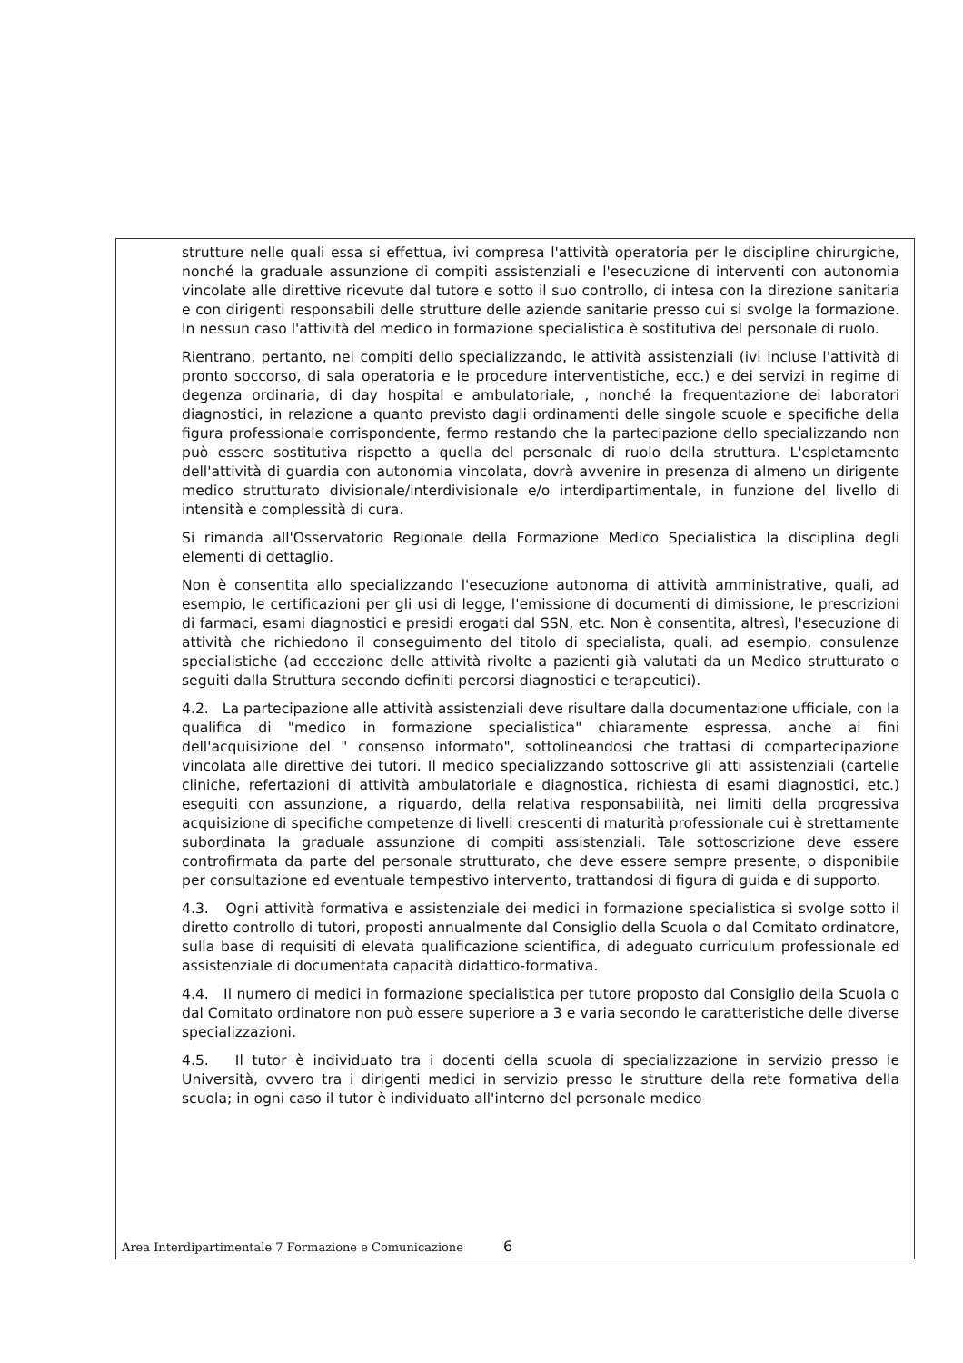strutture nelle quali essa si effettua, ivi compresa l'attività operatoria per le discipline chirurgiche, nonché la graduale assunzione di compiti assistenziali e l'esecuzione di interventi con autonomia vincolate alle direttive ricevute dal tutore e sotto il suo controllo, di intesa con la direzione sanitaria e con dirigenti responsabili delle strutture delle aziende sanitarie presso cui si svolge la formazione. In nessun caso l'attività del medico in formazione specialistica è sostitutiva del personale di ruolo.
Rientrano, pertanto, nei compiti dello specializzando, le attività assistenziali (ivi incluse l'attività di pronto soccorso, di sala operatoria e le procedure interventistiche, ecc.) e dei servizi in regime di degenza ordinaria, di day hospital e ambulatoriale, , nonché la frequentazione dei laboratori diagnostici, in relazione a quanto previsto dagli ordinamenti delle singole scuole e specifiche della figura professionale corrispondente, fermo restando che la partecipazione dello specializzando non può essere sostitutiva rispetto a quella del personale di ruolo della struttura. L'espletamento dell'attività di guardia con autonomia vincolata, dovrà avvenire in presenza di almeno un dirigente medico strutturato divisionale/interdivisionale e/o interdipartimentale, in funzione del livello di intensità e complessità di cura.
Si rimanda all'Osservatorio Regionale della Formazione Medico Specialistica la disciplina degli elementi di dettaglio.
Non è consentita allo specializzando l'esecuzione autonoma di attività amministrative, quali, ad esempio, le certificazioni per gli usi di legge, l'emissione di documenti di dimissione, le prescrizioni di farmaci, esami diagnostici e presidi erogati dal SSN, etc. Non è consentita, altresì, l'esecuzione di attività che richiedono il conseguimento del titolo di specialista, quali, ad esempio, consulenze specialistiche (ad eccezione delle attività rivolte a pazienti già valutati da un Medico strutturato o seguiti dalla Struttura secondo definiti percorsi diagnostici e terapeutici).
4.2. La partecipazione alle attività assistenziali deve risultare dalla documentazione ufficiale, con la qualifica di "medico in formazione specialistica" chiaramente espressa, anche ai fini dell'acquisizione del " consenso informato", sottolineandosi che trattasi di compartecipazione vincolata alle direttive dei tutori. Il medico specializzando sottoscrive gli atti assistenziali (cartelle cliniche, refertazioni di attività ambulatoriale e diagnostica, richiesta di esami diagnostici, etc.) eseguiti con assunzione, a riguardo, della relativa responsabilità, nei limiti della progressiva acquisizione di specifiche competenze di livelli crescenti di maturità professionale cui è strettamente subordinata la graduale assunzione di compiti assistenziali. Tale sottoscrizione deve essere controfirmata da parte del personale strutturato, che deve essere sempre presente, o disponibile per consultazione ed eventuale tempestivo intervento, trattandosi di figura di guida e di supporto.
4.3. Ogni attività formativa e assistenziale dei medici in formazione specialistica si svolge sotto il diretto controllo di tutori, proposti annualmente dal Consiglio della Scuola o dal Comitato ordinatore, sulla base di requisiti di elevata qualificazione scientifica, di adeguato curriculum professionale ed assistenziale di documentata capacità didattico-formativa.
4.4. Il numero di medici in formazione specialistica per tutore proposto dal Consiglio della Scuola o dal Comitato ordinatore non può essere superiore a 3 e varia secondo le caratteristiche delle diverse specializzazioni.
4.5. Il tutor è individuato tra i docenti della scuola di specializzazione in servizio presso le Università, ovvero tra i dirigenti medici in servizio presso le strutture della rete formativa della scuola; in ogni caso il tutor è individuato all'interno del personale medico
Area Interdipartimentale 7 Formazione e Comunicazione 6